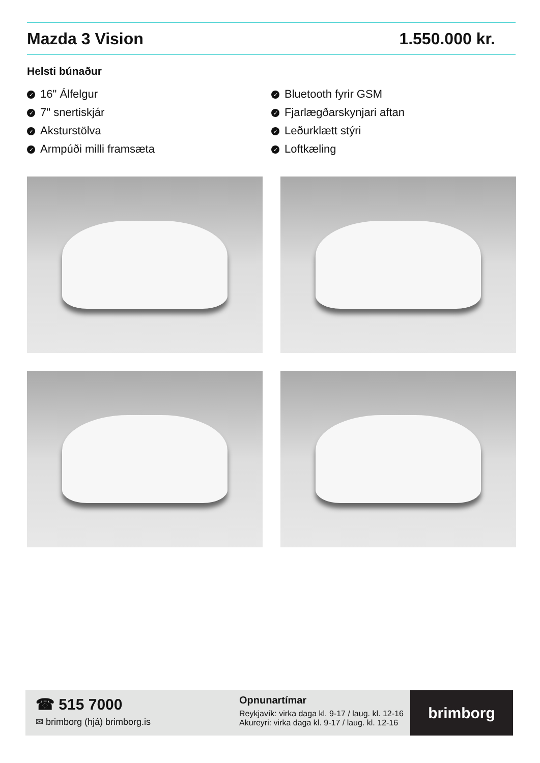Mazda 3 Vision 1.550.000 kr.
Helsti búnaður
✓ 16" Álfelgur
✓ 7" snertiskjár
✓ Aksturstölva
✓ Armpúði milli framsæta
✓ Bluetooth fyrir GSM
✓ Fjarlægðarskynjari aftan
✓ Leðurklætt stýri
✓ Loftkæling
☎ 515 7000
✉ brimborg (hjá) brimborg.is
Opnunartímar
Reykjavík: virka daga kl. 9-17 / laug. kl. 12-16
Akureyri: virka daga kl. 9-17 / laug. kl. 12-16
brimborg